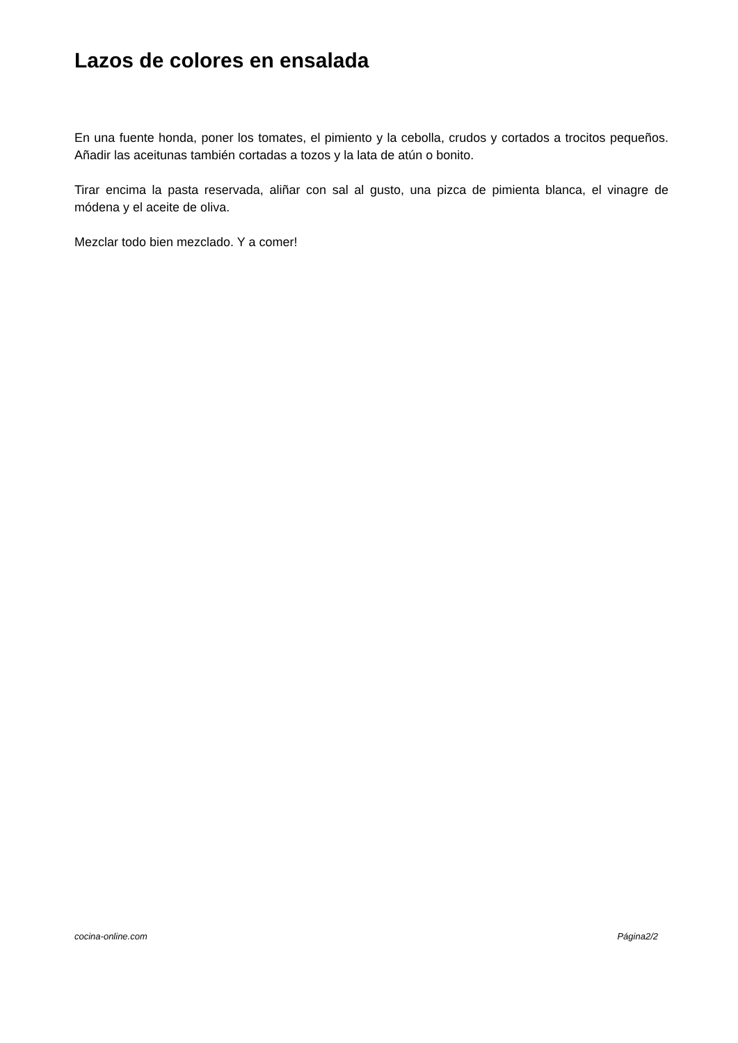Lazos de colores en ensalada
En una fuente honda, poner los tomates, el pimiento y la cebolla, crudos y cortados a trocitos pequeños. Añadir las aceitunas también cortadas a tozos y la lata de atún o bonito.
Tirar encima la pasta reservada, aliñar con sal al gusto, una pizca de pimienta blanca, el vinagre de módena y el aceite de oliva.
Mezclar todo bien mezclado. Y a comer!
cocina-online.com Página2/2